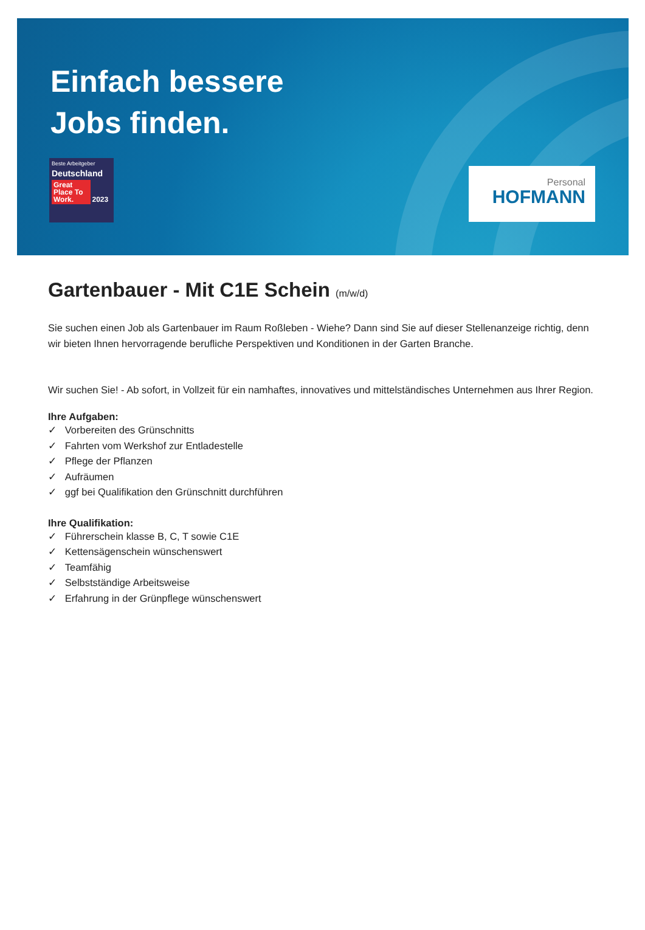Einfach bessere
Jobs finden.
Beste Arbeitgeber
Deutschland
Great Place To Work. 2023
Personal
HOFMANN
Gartenbauer - Mit C1E Schein (m/w/d)
Sie suchen einen Job als Gartenbauer im Raum Roßleben - Wiehe? Dann sind Sie auf dieser Stellenanzeige richtig, denn wir bieten Ihnen hervorragende berufliche Perspektiven und Konditionen in der Garten Branche.
Wir suchen Sie! - Ab sofort, in Vollzeit für ein namhaftes, innovatives und mittelständisches Unternehmen aus Ihrer Region.
Ihre Aufgaben:
✓ Vorbereiten des Grünschnitts
✓ Fahrten vom Werkshof zur Entladestelle
✓ Pflege der Pflanzen
✓ Aufräumen
✓ ggf bei Qualifikation den Grünschnitt durchführen
Ihre Qualifikation:
✓ Führerschein klasse B, C, T sowie C1E
✓ Kettensägenschein wünschenswert
✓ Teamfähig
✓ Selbstständige Arbeitsweise
✓ Erfahrung in der Grünpflege wünschenswert